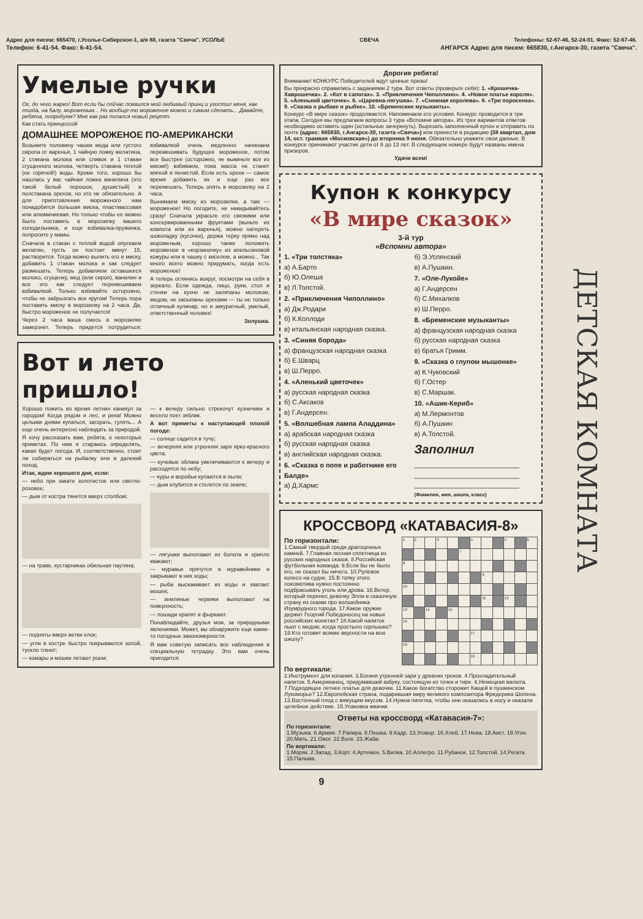Адрес для писем: 665470, г.Усолье-Сибирское-1, а/я 88, газета "Свеча". УСОЛЬЕ СВЕЧА Телефоны: 52-67-46, 52-24-91. Факс: 52-67-46.
Телефон: 6-41-54. Факс: 6-41-54. АНГАРСК Адрес для писем: 665830, г.Ангарск-30, газета "Свеча".
Умелые ручки
Ох, до чего жарко! Вот если бы сейчас появился мой любимый принц и угостил меня, как тогда, на балу, мороженым... Но вообще-то мороженое можно и самим сделать... Давайте, ребята, попробуем? Мне как раз попался новый рецепт.
Как стать принцессой
ДОМАШНЕЕ МОРОЖЕНОЕ ПО-АМЕРИКАНСКИ
Возьмите половину чашки меда или густого сиропа от варенья, 1 чайную ложку желатина, 2 стакана молока или сливок и 1 стакан сгущенного молока, четверть стакана теплой (не горячей!) воды. Кроме того, хорошо бы нашлась у вас чайная ложка ванилина (это такой белый порошок, душистый) и полстакана орехов, но это не обязательно. А для приготовления мороженого нам понадобится большая миска, пластмассовая или алюминиевая. Но только чтобы ее можно было поставить в морозилку вашего холодильника, и еще взбивалка-пружинка, попросите у мамы.
Сначала в стакан с теплой водой опускаем желатин, пусть он постоит минут 15, растворится. Тогда можно вылить его в миску, добавить 1 стакан молока и как следует размешать. Теперь добавляем оставшееся молоко, сгущенку, мед (или сироп), ванилин и все это как следует перемешиваем взбивалкой. Только взбивайте осторожно, чтобы не забрызгать все кругом! Теперь пора поставить миску в морозилку на 2 часа. Да, быстро мороженое не получается!
Через 2 часа ваша смесь в морозилке замерзнет. Теперь придется потрудиться: взбивалкой очень медленно начинаем перемешивать будущее мороженое, потом все быстрее (осторожно, не выкиньте все из миски!) взбиваем, пока масса не станет мягкой и пенистой. Если есть орехи — самое время добавить их и еще раз все перемешать. Теперь опять в морозилку на 2 часа.
Вынимаем миску из морозилки, а там — мороженое! Но погодите, не накидывайтесь сразу! Сначала украсьте его свежими или консервированными фруктами (выньте из компота или из варенья), можно натереть шоколадку (кусочек), держа терку прямо над мороженым, хорошо также положить мороженое в «корзиночку» из апельсиновой кожуры или в чашку с киселем, а можно... Так много всего можно придумать, когда есть мороженое!
А теперь оглянись вокруг, посмотри на себя в зеркало. Если одежда, лицо, руки, стол и стенки на кухне не заляпаны молоком, медом, не засыпаны орехами — ты не только отличный кулинар, но и аккуратный, умелый, ответственный человек!
Золушка.
Вот и лето пришло!
Хорошо пожить во время летних каникул за городом! Когда рядом и лес, и река! Можно целыми днями купаться, загорать, гулять... А еще очень интересно наблюдать за природой.
Я хочу рассказать вам, ребята, о некоторых приметах. По ним я стараюсь определять, какая будет погода. И, соответственно, стоит ли собираться на рыбалку или в далекий поход.
Итак, ждем хорошего дня, если:
— небо при закате золотистое или светло-розовое;
— дым от костра тянется вверх столбом;
— на траве, кустарниках обильная паутина;
— подняты вверх ветки елок;
— угли в костре быстро покрываются золой, тускло тлеют;
— комары и мошки летают роем;
— к вечеру сильно стрекочут кузнечики и весело поет зяблик.
А вот приметы к наступающей плохой погоде:
— солнце садится в тучу;
— вечерняя или утренняя заря ярко-красного цвета;
— кучевые облака увеличиваются к вечеру и расходятся по небу;
— куры и воробьи купаются в пыли;
— дым клубится и стелется по земле;
— лягушки выползают из болота и хрипло квакают;
— муравьи прячутся в муравейники и закрывают в них ходы;
— рыба выскакивает из воды и хватает мошек;
— земляные червяки выползают на поверхность;
— лошади храпят и фыркают.
Понаблюдайте, друзья мои, за природными явлениями. Может, вы обнаружите еще какие-то погодные закономерности.
Я вам советую записать все наблюдения в специальную тетрадку. Это вам очень пригодится.
Дорогие ребята!
Внимание! КОНКУРС Победителей ждут ценные призы!
Вы прекрасно справились с заданиями 2 тура. Вот ответы (проверьте себя): 1. «Крошечка-Хаврошечка». 2. «Кот в сапогах». 3. «Приключения Чиполлино». 4. «Новое платье короля». 5. «Аленький цветочек». 6. «Царевна-лягушка». 7. «Снежная королева». 8. «Три поросенка». 9. «Сказка о рыбаке и рыбке». 10. «Бременские музыканты».
Конкурс «В мире сказок» продолжается. Напоминаем его условия. Конкурс проводится в три этапа. Сегодня мы предлагаем вопросы 3 тура «Вспомни автора». Из трех вариантов ответов необходимо оставить один (остальные зачеркнуть). Вырезать заполненный купон и отправить по почте (адрес: 665830, г.Ангарск-30, газета «Свеча») или принести в редакцию (38 квартал, дом 14, ост. трамвая «Московская») до вторника 9 июня. Обязательно укажите свои данные. В конкурсе принимают участие дети от 6 до 13 лет. В следующем номере будут названы имена призеров.
Удачи всем!
Купон к конкурсу
«В мире сказок»
3-й тур
«Вспомни автора»
1. «Три толстяка»
а) А.Барто
б) Ю.Олеша
в) Л.Толстой.
2. «Приключения Чиполлино»
а) Дж.Родари
б) К.Коллоди
в) итальянская народная сказка.
3. «Синяя борода»
а) французская народная сказка
б) Е.Шварц
в) Ш.Перро.
4. «Аленький цветочек»
а) русская народная сказка
б) С.Аксаков
в) Г.Андерсен.
5. «Волшебная лампа Аладдина»
а) арабская народная сказка
б) русская народная сказка
в) английская народная сказка.
6. «Сказка о попе и работнике его Балде»
а) Д.Хармс
б) Э.Успенский
в) А.Пушкин.
7. «Оле-Лукойе»
а) Г.Андерсен
б) С.Михалков
в) Ш.Перро.
8. «Бременские музыканты»
а) французская народная сказка
б) русская народная сказка
в) братья Гримм.
9. «Сказка о глупом мышонке»
а) К.Чуковский
б) Г.Остер
в) С.Маршак.
10. «Ашик-Кериб»
а) М.Лермонтов
б) А.Пушкин
в) А.Толстой.
Заполнил
____________________________
____________________________
____________________________
(Фамилия, имя, школа, класс)
КРОССВОРД «КАТАВАСИЯ-8»
По горизонтали:
1.Самый твердый среди драгоценных камней. 7.Главная лесная сплетница из русских народных сказок. 8.Российская футбольная команда. 9.Если бы не было его, не сказал бы ничего. 10.Рулевое колесо на судне. 15.В топку этого локомотива нужно постоянно подбрасывать уголь или дрова. 16.Ветер, который перенес девочку Элли в сказочную страну из сказки про волшебника Изумрудного города. 17.Какое оружие держит Георгий Победоносец на новых российских монетах? 18.Какой напиток пьют с медом, когда простыло горлышко? 19.Кто готовит всякие вкусности на всю школу?
| 1 | 2 | | 3 | | | 4 | | | 5 | | 6 |
| | | | | | 7 | | | | | | |
| 8 | | | | | | | | | | | |
| | | | | | | | 9 | | | | |
| 10 | | | | | | | | | | | |
| | | | | | | | 11 | | 12 | | |
| 13 | | 14 | | 15 | | | | | | | |
| 16 | | | | | | | | | | | |
| | | | | | | 17 | | | | | |
| 18 | | | | | | | | | | | |
| | | | | | | 19 | | | | | |
По вертикали:
2.Инструмент для копания. 3.Богиня утренней зари у древних греков. 4.Прохладительный напиток. 5.Американец, придумавший азбуку, состоящую из точек и тире. 6.Немецкая валюта. 7.Подходящее летнее платье для девочки. 11.Какое богатство сторожит Кащей в пушкинском Лукоморье? 12.Европейская страна, подарившая миру великого композитора Фридерика Шопена. 13.Восточный плод с вяжущим вкусом. 14.Нужна пипетка, чтобы они оказались в носу и оказали целебное действие. 15.Упаковка жвачки.
Ответы на кроссворд «Катавасия-7»:
По горизонтали:
1.Музыка. 6.Армия. 7.Рапира. 8.Пешка. 9.Кадр. 13.Уговор. 16.Хлеб. 17.Нева. 18.Аист. 19.Угон. 20.Мать. 21.Ожог. 22.Волк. 23.Жаба.
По вертикали:
1.Моряк. 2.Запад. 3.Корт. 4.Артемон. 5.Вилка. 10.Аллегро. 11.Рубанок. 12.Толстой. 14.Регата. 15.Пальма.
ДЕТСКАЯ КОМНАТА
9